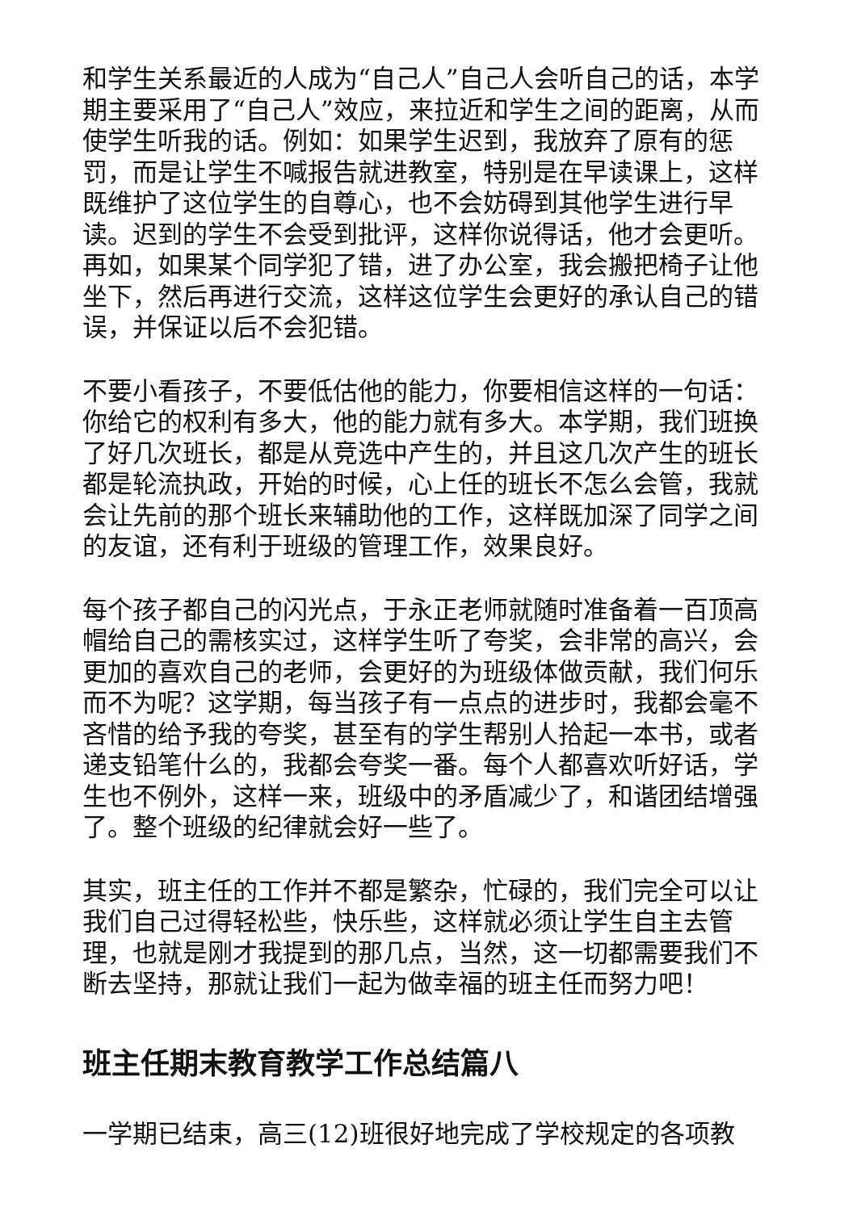和学生关系最近的人成为“自己人”自己人会听自己的话，本学期主要采用了“自己人”效应，来拉近和学生之间的距离，从而使学生听我的话。例如：如果学生迟到，我放弃了原有的惩罚，而是让学生不喊报告就进教室，特别是在早读课上，这样既维护了这位学生的自尊心，也不会妨碍到其他学生进行早读。迟到的学生不会受到批评，这样你说得话，他才会更听。再如，如果某个同学犯了错，进了办公室，我会搬把椅子让他坐下，然后再进行交流，这样这位学生会更好的承认自己的错误，并保证以后不会犯错。
不要小看孩子，不要低估他的能力，你要相信这样的一句话：你给它的权利有多大，他的能力就有多大。本学期，我们班换了好几次班长，都是从竞选中产生的，并且这几次产生的班长都是轮流执政，开始的时候，心上任的班长不怎么会管，我就会让先前的那个班长来辅助他的工作，这样既加深了同学之间的友谊，还有利于班级的管理工作，效果良好。
每个孩子都自己的闪光点，于永正老师就随时准备着一百顶高帽给自己的需核实过，这样学生听了夸奖，会非常的高兴，会更加的喜欢自己的老师，会更好的为班级体做贡献，我们何乐而不为呢？这学期，每当孩子有一点点的进步时，我都会毫不吝惜的给予我的夸奖，甚至有的学生帮别人拾起一本书，或者递支铅笔什么的，我都会夸奖一番。每个人都喜欢听好话，学生也不例外，这样一来，班级中的矛盾减少了，和谐团结增强了。整个班级的纪律就会好一些了。
其实，班主任的工作并不都是繁杂，忙碌的，我们完全可以让我们自己过得轻松些，快乐些，这样就必须让学生自主去管理，也就是刚才我提到的那几点，当然，这一切都需要我们不断去坚持，那就让我们一起为做幸福的班主任而努力吧！
班主任期末教育教学工作总结篇八
一学期已结束，高三(12)班很好地完成了学校规定的各项教